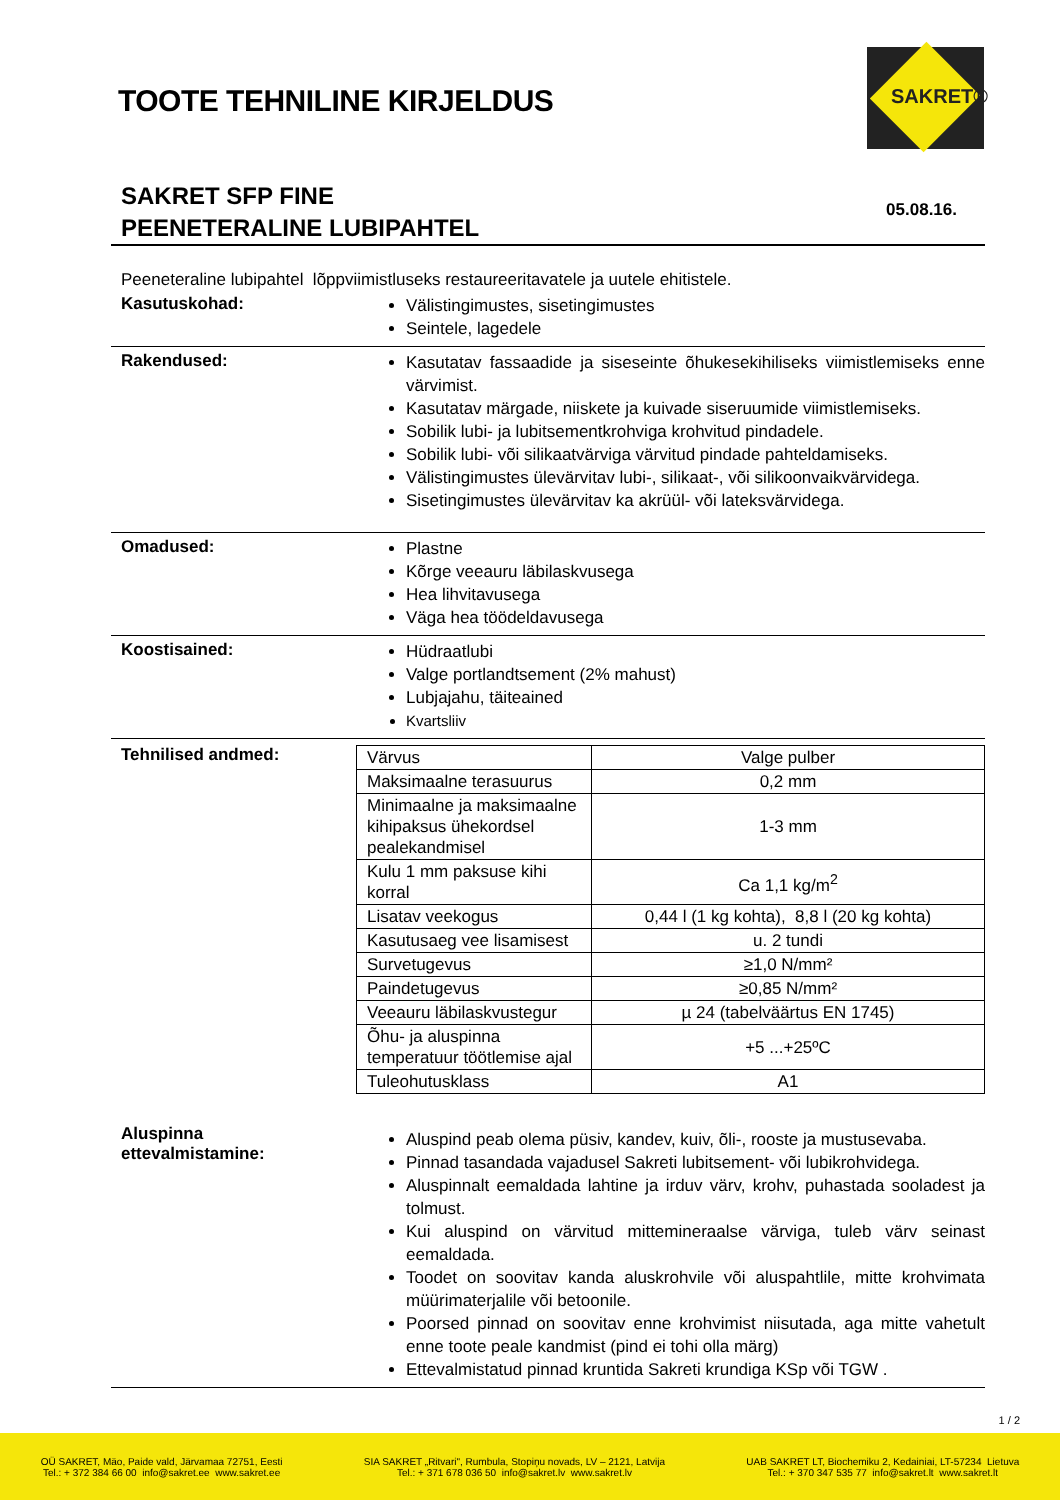TOOTE TEHNILINE KIRJELDUS
SAKRET®
SAKRET SFP FINE
PEENETERALINE LUBIPAHTEL
05.08.16.
Peeneteraline lubipahtel lõppviimistluseks restaureeritavatele ja uutele ehitistele.
Kasutuskohad:
Välistingimustes, sisetingimustes
Seintele, lagedele
Rakendused:
Kasutatav fassaadide ja siseseinte õhukesekihiliseks viimistlemiseks enne värvimist.
Kasutatav märgade, niiskete ja kuivade siseruumide viimistlemiseks.
Sobilik lubi- ja lubitsementkrohviga krohvitud pindadele.
Sobilik lubi- või silikaatvärviga värvitud pindade pahteldamiseks.
Välistingimustes ülevärvitav lubi-, silikaat-, või silikoonvaikvärvidega.
Sisetingimustes ülevärvitav ka akrüül- või lateksvärvidega.
Omadused:
Plastne
Kõrge veeauru läbilaskvusega
Hea lihvitavusega
Väga hea töödeldavusega
Koostisained:
Hüdraatlubi
Valge portlandtsement (2% mahust)
Lubjajahu, täiteained
Kvartsliiv
Tehnilised andmed:
| Värvus | Valge pulber |
| Maksimaalne terasuurus | 0,2 mm |
| Minimaalne ja maksimaalne kihipaksus ühekordsel pealekandmisel | 1-3 mm |
| Kulu 1 mm paksuse kihi korral | Ca 1,1 kg/m<sup>2</sup> |
| Lisatav veekogus | 0,44 l (1 kg kohta), 8,8 l (20 kg kohta) |
| Kasutusaeg vee lisamisest | u. 2 tundi |
| Survetugevus | ≥1,0 N/mm² |
| Paindetugevus | ≥0,85 N/mm² |
| Veeauru läbilaskvustegur | µ 24 (tabelväärtus EN 1745) |
| Õhu- ja aluspinna temperatuur töötlemise ajal | +5 ...+25ºC |
| Tuleohutusklass | A1 |
Aluspinna
ettevalmistamine:
Aluspind peab olema püsiv, kandev, kuiv, õli-, rooste ja mustusevaba.
Pinnad tasandada vajadusel Sakreti lubitsement- või lubikrohvidega.
Aluspinnalt eemaldada lahtine ja irduv värv, krohv, puhastada sooladest ja tolmust.
Kui aluspind on värvitud mittemineraalse värviga, tuleb värv seinast eemaldada.
Toodet on soovitav kanda aluskrohvile või aluspahtlile, mitte krohvimata müürimaterjalile või betoonile.
Poorsed pinnad on soovitav enne krohvimist niisutada, aga mitte vahetult enne toote peale kandmist (pind ei tohi olla märg)
Ettevalmistatud pinnad kruntida Sakreti krundiga KSp või TGW .
1 / 2
OÜ SAKRET, Mäo, Paide vald, Järvamaa 72751, Eesti
Tel.: + 372 384 66 00 info@sakret.ee www.sakret.ee
SIA SAKRET „Ritvari", Rumbula, Stopiņu novads, LV – 2121, Latvija
Tel.: + 371 678 036 50 info@sakret.lv www.sakret.lv
UAB SAKRET LT, Biochemiku 2, Kedainiai, LT-57234 Lietuva
Tel.: + 370 347 535 77 info@sakret.lt www.sakret.lt